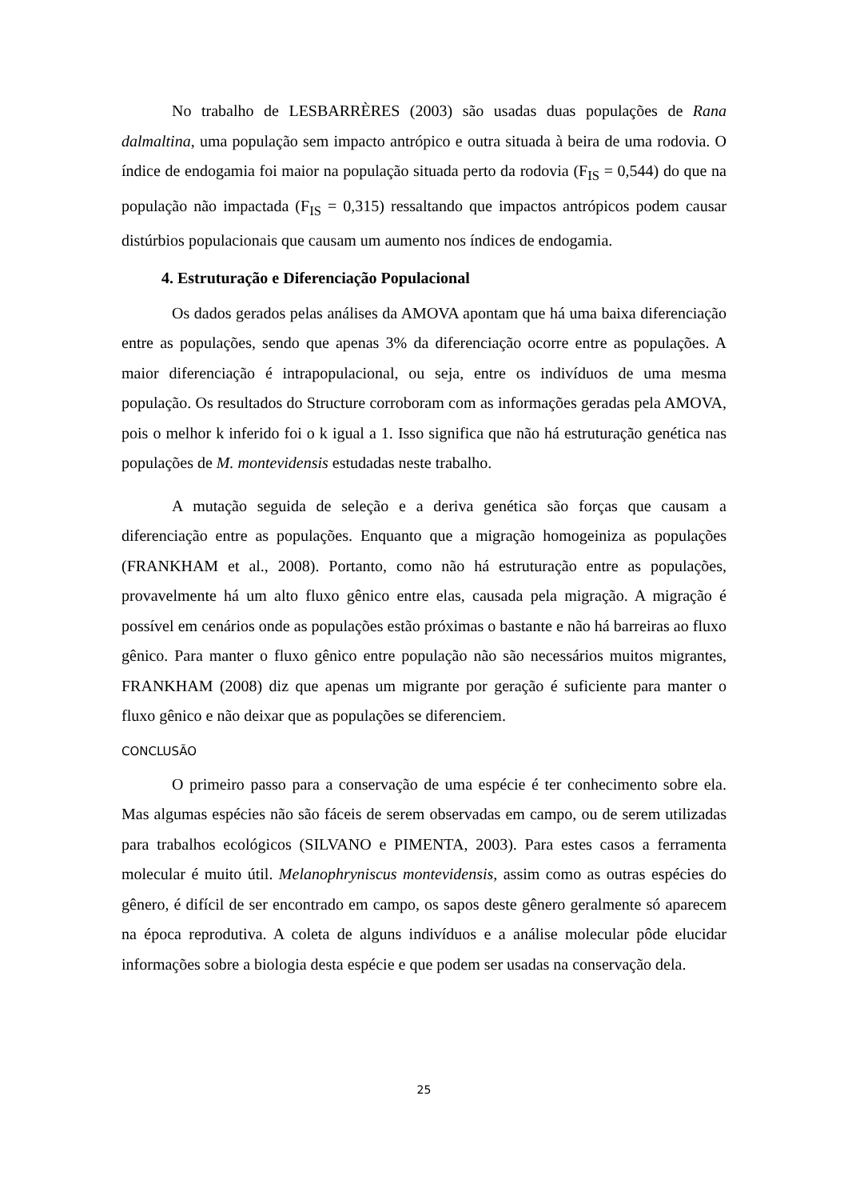No trabalho de LESBARRÈRES (2003) são usadas duas populações de Rana dalmaltina, uma população sem impacto antrópico e outra situada à beira de uma rodovia. O índice de endogamia foi maior na população situada perto da rodovia (F<sub>IS</sub> = 0,544) do que na população não impactada (F<sub>IS</sub> = 0,315) ressaltando que impactos antrópicos podem causar distúrbios populacionais que causam um aumento nos índices de endogamia.
4. Estruturação e Diferenciação Populacional
Os dados gerados pelas análises da AMOVA apontam que há uma baixa diferenciação entre as populações, sendo que apenas 3% da diferenciação ocorre entre as populações. A maior diferenciação é intrapopulacional, ou seja, entre os indivíduos de uma mesma população. Os resultados do Structure corroboram com as informações geradas pela AMOVA, pois o melhor k inferido foi o k igual a 1. Isso significa que não há estruturação genética nas populações de M. montevidensis estudadas neste trabalho.
A mutação seguida de seleção e a deriva genética são forças que causam a diferenciação entre as populações. Enquanto que a migração homogeiniza as populações (FRANKHAM et al., 2008). Portanto, como não há estruturação entre as populações, provavelmente há um alto fluxo gênico entre elas, causada pela migração. A migração é possível em cenários onde as populações estão próximas o bastante e não há barreiras ao fluxo gênico. Para manter o fluxo gênico entre população não são necessários muitos migrantes, FRANKHAM (2008) diz que apenas um migrante por geração é suficiente para manter o fluxo gênico e não deixar que as populações se diferenciem.
CONCLUSÃO
O primeiro passo para a conservação de uma espécie é ter conhecimento sobre ela. Mas algumas espécies não são fáceis de serem observadas em campo, ou de serem utilizadas para trabalhos ecológicos (SILVANO e PIMENTA, 2003). Para estes casos a ferramenta molecular é muito útil. Melanophryniscus montevidensis, assim como as outras espécies do gênero, é difícil de ser encontrado em campo, os sapos deste gênero geralmente só aparecem na época reprodutiva. A coleta de alguns indivíduos e a análise molecular pôde elucidar informações sobre a biologia desta espécie e que podem ser usadas na conservação dela.
25